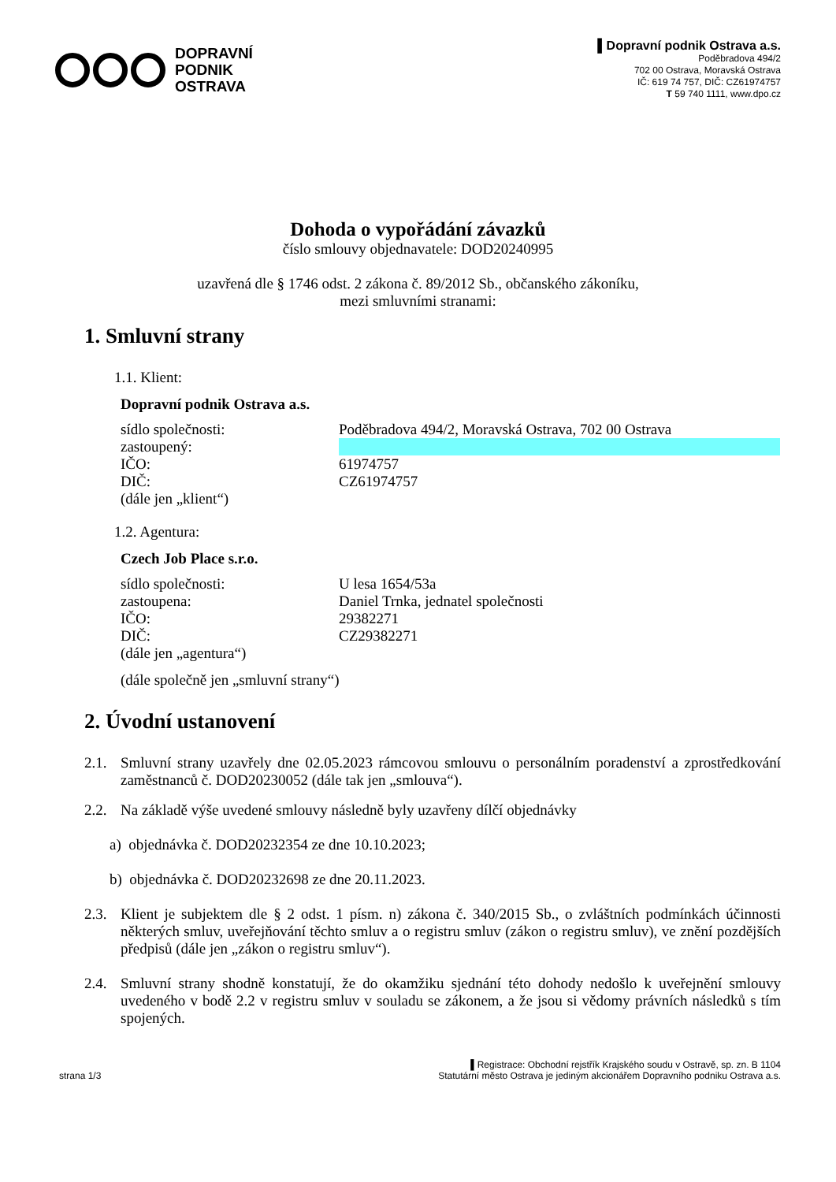DOPRAVNÍ
PODNIK
OSTRAVA
▌Dopravní podnik Ostrava a.s.
Poděbradova 494/2
702 00 Ostrava, Moravská Ostrava
IČ: 619 74 757, DIČ: CZ61974757
T 59 740 1111, www.dpo.cz
Dohoda o vypořádání závazků
číslo smlouvy objednavatele: DOD20240995
uzavřená dle § 1746 odst. 2 zákona č. 89/2012 Sb., občanského zákoníku,
mezi smluvními stranami:
1. Smluvní strany
1.1. Klient:
Dopravní podnik Ostrava a.s.
sídlo společnosti: Poděbradova 494/2, Moravská Ostrava, 702 00 Ostrava
zastoupený:
IČO: 61974757
DIČ: CZ61974757
(dále jen „klient“)
1.2. Agentura:
Czech Job Place s.r.o.
sídlo společnosti: U lesa 1654/53a
zastoupena: Daniel Trnka, jednatel společnosti
IČO: 29382271
DIČ: CZ29382271
(dále jen „agentura“)
(dále společně jen „smluvní strany“)
2. Úvodní ustanovení
2.1. Smluvní strany uzavřely dne 02.05.2023 rámcovou smlouvu o personálním poradenství a zprostředkování zaměstnanců č. DOD20230052 (dále tak jen „smlouva“).
2.2. Na základě výše uvedené smlouvy následně byly uzavřeny dílčí objednávky
a) objednávka č. DOD20232354 ze dne 10.10.2023;
b) objednávka č. DOD20232698 ze dne 20.11.2023.
2.3. Klient je subjektem dle § 2 odst. 1 písm. n) zákona č. 340/2015 Sb., o zvláštních podmínkách účinnosti některých smluv, uveřejňování těchto smluv a o registru smluv (zákon o registru smluv), ve znění pozdějších předpisů (dále jen „zákon o registru smluv“).
2.4. Smluvní strany shodně konstatují, že do okamžiku sjednání této dohody nedošlo k uveřejnění smlouvy uvedeného v bodě 2.2 v registru smluv v souladu se zákonem, a že jsou si vědomy právních následků s tím spojených.
strana 1/3 ▌Registrace: Obchodní rejstřík Krajského soudu v Ostravě, sp. zn. B 1104
Statutární město Ostrava je jediným akcionářem Dopravního podniku Ostrava a.s.